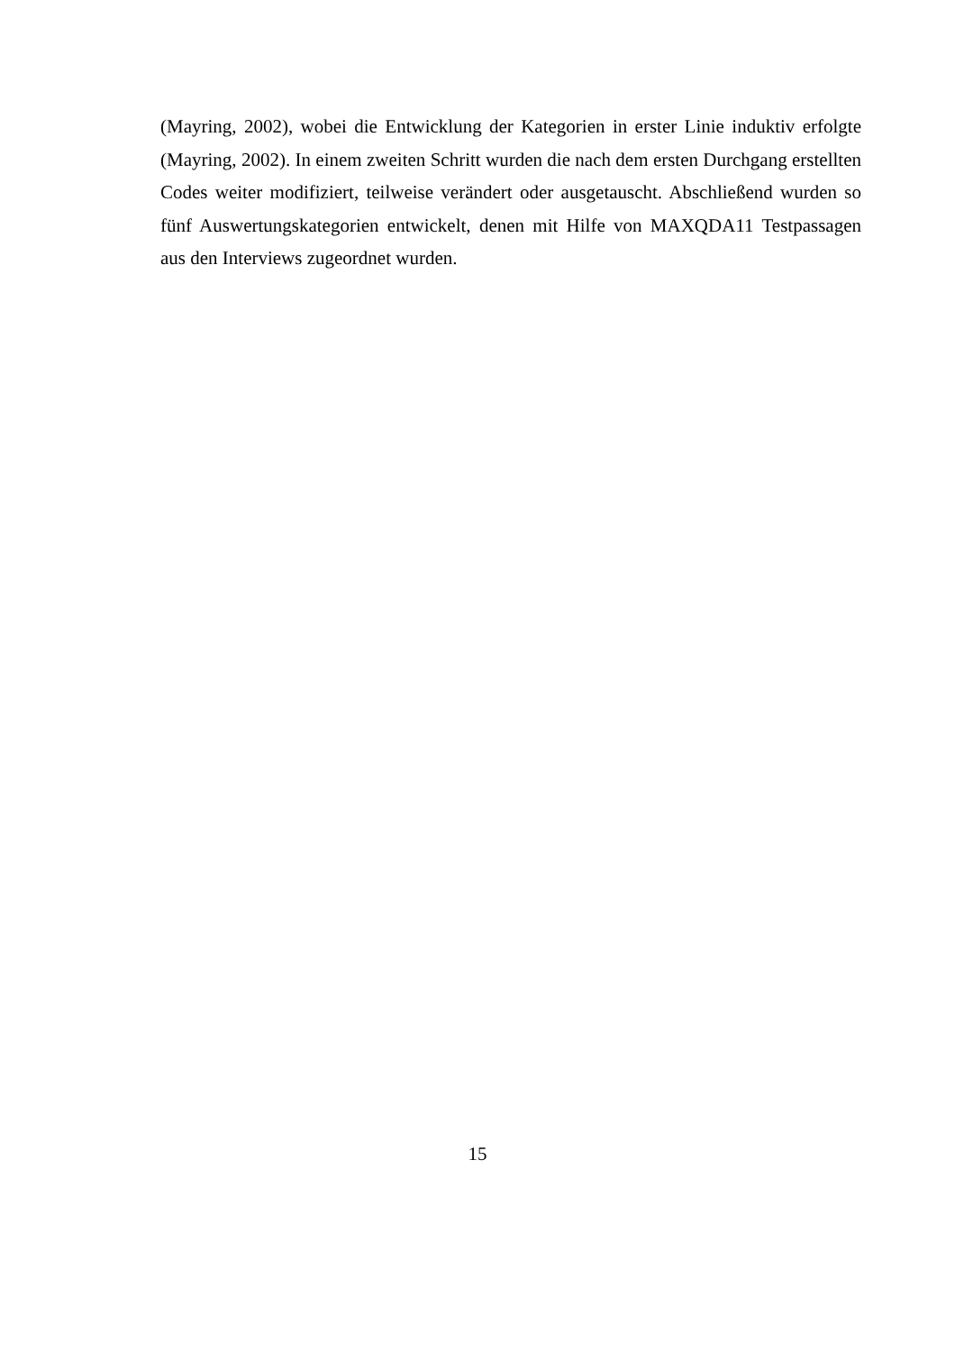(Mayring, 2002), wobei die Entwicklung der Kategorien in erster Linie induktiv erfolgte (Mayring, 2002). In einem zweiten Schritt wurden die nach dem ersten Durchgang erstellten Codes weiter modifiziert, teilweise verändert oder ausgetauscht. Abschließend wurden so fünf Auswertungskategorien entwickelt, denen mit Hilfe von MAXQDA11 Testpassagen aus den Interviews zugeordnet wurden.
15